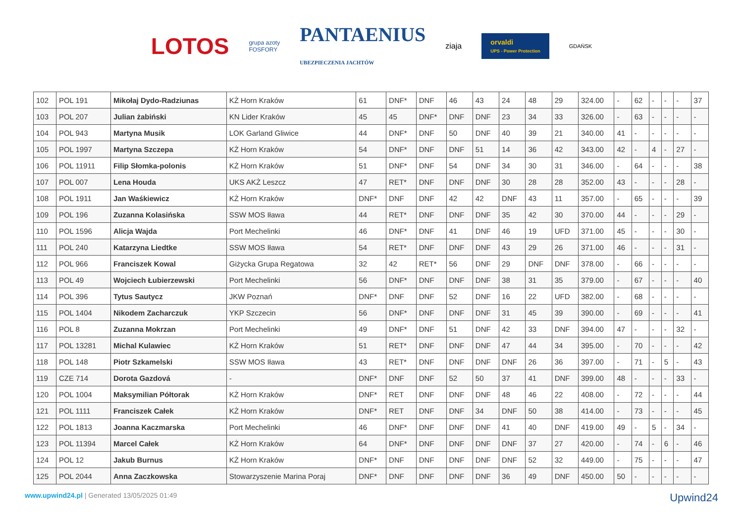LOTOS grupa azoty
FOSFORY PANTAENIUS
UBEZPIECZENIA JACHTÓW ziaja orvaldi
UPS - Power Protection GDAŃSK
| 102 | POL 191 | Mikołaj Dydo-Radziunas | KŻ Horn Kraków | 61 | DNF* | DNF | 46 | 43 | 24 | 48 | 29 | 324.00 | - | 62 | - | - | - | 37 |
| 103 | POL 207 | Julian żabiński | KN Lider Kraków | 45 | 45 | DNF* | DNF | DNF | 23 | 34 | 33 | 326.00 | - | 63 | - | - | - | - |
| 104 | POL 943 | Martyna Musik | LOK Garland Gliwice | 44 | DNF* | DNF | 50 | DNF | 40 | 39 | 21 | 340.00 | 41 | - | - | - | - | - |
| 105 | POL 1997 | Martyna Szczepa | KŻ Horn Kraków | 54 | DNF* | DNF | DNF | 51 | 14 | 36 | 42 | 343.00 | 42 | - | 4 | - | 27 | - |
| 106 | POL 11911 | Filip Słomka-polonis | KŻ Horn Kraków | 51 | DNF* | DNF | 54 | DNF | 34 | 30 | 31 | 346.00 | - | 64 | - | - | - | 38 |
| 107 | POL 007 | Lena Houda | UKS AKŻ Leszcz | 47 | RET* | DNF | DNF | DNF | 30 | 28 | 28 | 352.00 | 43 | - | - | - | 28 | - |
| 108 | POL 1911 | Jan Waśkiewicz | KŻ Horn Kraków | DNF* | DNF | DNF | 42 | 42 | DNF | 43 | 11 | 357.00 | - | 65 | - | - | - | 39 |
| 109 | POL 196 | Zuzanna Kolasińska | SSW MOS Iława | 44 | RET* | DNF | DNF | DNF | 35 | 42 | 30 | 370.00 | 44 | - | - | - | 29 | - |
| 110 | POL 1596 | Alicja Wajda | Port Mechelinki | 46 | DNF* | DNF | 41 | DNF | 46 | 19 | UFD | 371.00 | 45 | - | - | - | 30 | - |
| 111 | POL 240 | Katarzyna Liedtke | SSW MOS Iława | 54 | RET* | DNF | DNF | DNF | 43 | 29 | 26 | 371.00 | 46 | - | - | - | 31 | - |
| 112 | POL 966 | Franciszek Kowal | Giżycka Grupa Regatowa | 32 | 42 | RET* | 56 | DNF | 29 | DNF | DNF | 378.00 | - | 66 | - | - | - | - |
| 113 | POL 49 | Wojciech Łubierzewski | Port Mechelinki | 56 | DNF* | DNF | DNF | DNF | 38 | 31 | 35 | 379.00 | - | 67 | - | - | - | 40 |
| 114 | POL 396 | Tytus Sautycz | JKW Poznań | DNF* | DNF | DNF | 52 | DNF | 16 | 22 | UFD | 382.00 | - | 68 | - | - | - | - |
| 115 | POL 1404 | Nikodem Zacharczuk | YKP Szczecin | 56 | DNF* | DNF | DNF | DNF | 31 | 45 | 39 | 390.00 | - | 69 | - | - | - | 41 |
| 116 | POL 8 | Zuzanna Mokrzan | Port Mechelinki | 49 | DNF* | DNF | 51 | DNF | 42 | 33 | DNF | 394.00 | 47 | - | - | - | 32 | - |
| 117 | POL 13281 | Michal Kulawiec | KŻ Horn Kraków | 51 | RET* | DNF | DNF | DNF | 47 | 44 | 34 | 395.00 | - | 70 | - | - | - | 42 |
| 118 | POL 148 | Piotr Szkamelski | SSW MOS Iława | 43 | RET* | DNF | DNF | DNF | DNF | 26 | 36 | 397.00 | - | 71 | - | 5 | - | 43 |
| 119 | CZE 714 | Dorota Gazdová | - | DNF* | DNF | DNF | 52 | 50 | 37 | 41 | DNF | 399.00 | 48 | - | - | - | 33 | - |
| 120 | POL 1004 | Maksymilian Półtorak | KŻ Horn Kraków | DNF* | RET | DNF | DNF | DNF | 48 | 46 | 22 | 408.00 | - | 72 | - | - | - | 44 |
| 121 | POL 1111 | Franciszek Całek | KŻ Horn Kraków | DNF* | RET | DNF | DNF | 34 | DNF | 50 | 38 | 414.00 | - | 73 | - | - | - | 45 |
| 122 | POL 1813 | Joanna Kaczmarska | Port Mechelinki | 46 | DNF* | DNF | DNF | DNF | 41 | 40 | DNF | 419.00 | 49 | - | 5 | - | 34 | - |
| 123 | POL 11394 | Marcel Całek | KŻ Horn Kraków | 64 | DNF* | DNF | DNF | DNF | DNF | 37 | 27 | 420.00 | - | 74 | - | 6 | - | 46 |
| 124 | POL 12 | Jakub Burnus | KŻ Horn Kraków | DNF* | DNF | DNF | DNF | DNF | DNF | 52 | 32 | 449.00 | - | 75 | - | - | - | 47 |
| 125 | POL 2044 | Anna Zaczkowska | Stowarzyszenie Marina Poraj | DNF* | DNF | DNF | DNF | DNF | 36 | 49 | DNF | 450.00 | 50 | - | - | - | - | - |
www.upwind24.pl | Generated 13/05/2025 01:49 Upwind24